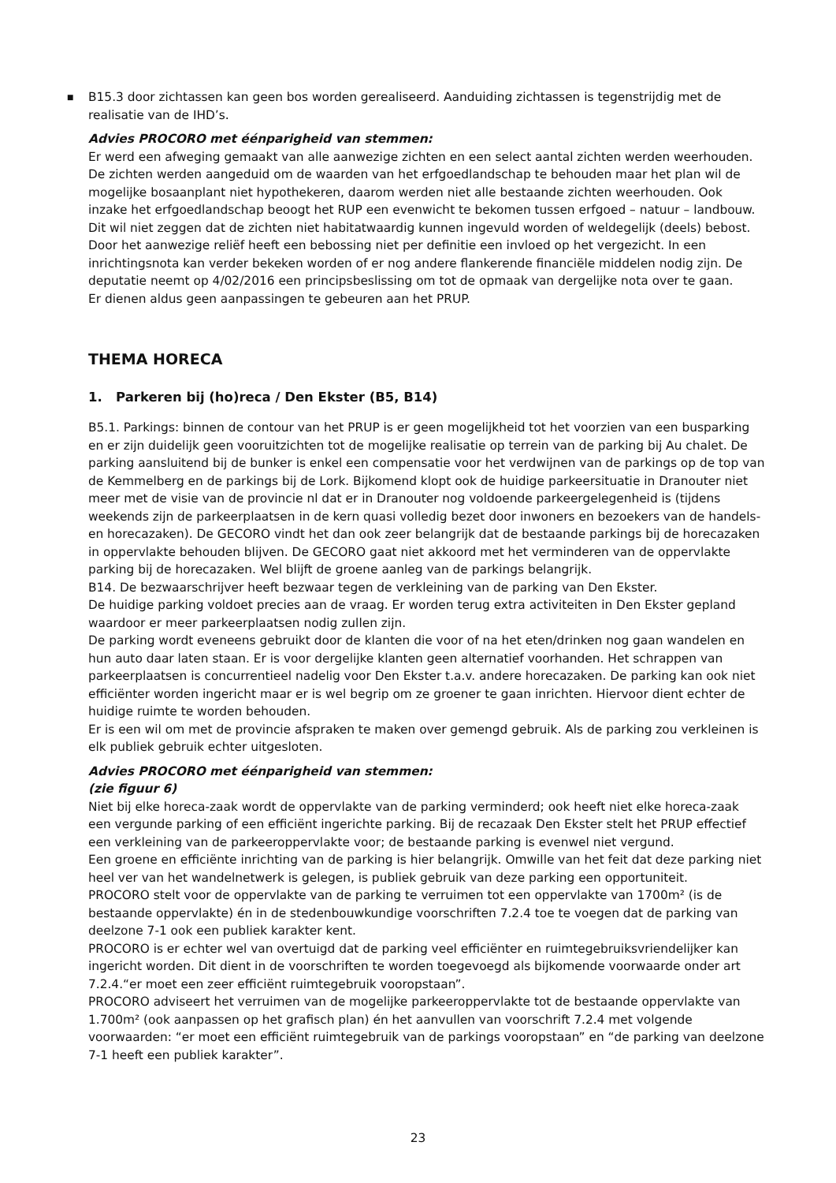■
B15.3 door zichtassen kan geen bos worden gerealiseerd. Aanduiding zichtassen is tegenstrijdig met de realisatie van de IHD’s.
Advies PROCORO met éénparigheid van stemmen:
Er werd een afweging gemaakt van alle aanwezige zichten en een select aantal zichten werden weerhouden. De zichten werden aangeduid om de waarden van het erfgoedlandschap te behouden maar het plan wil de mogelijke bosaanplant niet hypothekeren, daarom werden niet alle bestaande zichten weerhouden. Ook inzake het erfgoedlandschap beoogt het RUP een evenwicht te bekomen tussen erfgoed – natuur – landbouw. Dit wil niet zeggen dat de zichten niet habitatwaardig kunnen ingevuld worden of weldegelijk (deels) bebost. Door het aanwezige reliëf heeft een bebossing niet per definitie een invloed op het vergezicht. In een inrichtingsnota kan verder bekeken worden of er nog andere flankerende financiële middelen nodig zijn. De deputatie neemt op 4/02/2016 een principsbeslissing om tot de opmaak van dergelijke nota over te gaan.
Er dienen aldus geen aanpassingen te gebeuren aan het PRUP.
THEMA HORECA
1. Parkeren bij (ho)reca / Den Ekster (B5, B14)
B5.1. Parkings: binnen de contour van het PRUP is er geen mogelijkheid tot het voorzien van een busparking en er zijn duidelijk geen vooruitzichten tot de mogelijke realisatie op terrein van de parking bij Au chalet. De parking aansluitend bij de bunker is enkel een compensatie voor het verdwijnen van de parkings op de top van de Kemmelberg en de parkings bij de Lork. Bijkomend klopt ook de huidige parkeersituatie in Dranouter niet meer met de visie van de provincie nl dat er in Dranouter nog voldoende parkeergelegenheid is (tijdens weekends zijn de parkeerplaatsen in de kern quasi volledig bezet door inwoners en bezoekers van de handels- en horecazaken). De GECORO vindt het dan ook zeer belangrijk dat de bestaande parkings bij de horecazaken in oppervlakte behouden blijven. De GECORO gaat niet akkoord met het verminderen van de oppervlakte parking bij de horecazaken. Wel blijft de groene aanleg van de parkings belangrijk.
B14. De bezwaarschrijver heeft bezwaar tegen de verkleining van de parking van Den Ekster.
De huidige parking voldoet precies aan de vraag. Er worden terug extra activiteiten in Den Ekster gepland waardoor er meer parkeerplaatsen nodig zullen zijn.
De parking wordt eveneens gebruikt door de klanten die voor of na het eten/drinken nog gaan wandelen en hun auto daar laten staan. Er is voor dergelijke klanten geen alternatief voorhanden. Het schrappen van parkeerplaatsen is concurrentieel nadelig voor Den Ekster t.a.v. andere horecazaken. De parking kan ook niet efficiënter worden ingericht maar er is wel begrip om ze groener te gaan inrichten. Hiervoor dient echter de huidige ruimte te worden behouden.
Er is een wil om met de provincie afspraken te maken over gemengd gebruik. Als de parking zou verkleinen is elk publiek gebruik echter uitgesloten.
Advies PROCORO met éénparigheid van stemmen:
(zie figuur 6)
Niet bij elke horeca-zaak wordt de oppervlakte van de parking verminderd; ook heeft niet elke horeca-zaak een vergunde parking of een efficiënt ingerichte parking. Bij de recazaak Den Ekster stelt het PRUP effectief een verkleining van de parkeeroppervlakte voor; de bestaande parking is evenwel niet vergund.
Een groene en efficiënte inrichting van de parking is hier belangrijk. Omwille van het feit dat deze parking niet heel ver van het wandelnetwerk is gelegen, is publiek gebruik van deze parking een opportuniteit.
PROCORO stelt voor de oppervlakte van de parking te verruimen tot een oppervlakte van 1700m² (is de bestaande oppervlakte) én in de stedenbouwkundige voorschriften 7.2.4 toe te voegen dat de parking van deelzone 7-1 ook een publiek karakter kent.
PROCORO is er echter wel van overtuigd dat de parking veel efficiënter en ruimtegebruiksvriendelijker kan ingericht worden. Dit dient in de voorschriften te worden toegevoegd als bijkomende voorwaarde onder art 7.2.4.“er moet een zeer efficiënt ruimtegebruik vooropstaan”.
PROCORO adviseert het verruimen van de mogelijke parkeeroppervlakte tot de bestaande oppervlakte van 1.700m² (ook aanpassen op het grafisch plan) én het aanvullen van voorschrift 7.2.4 met volgende voorwaarden: “er moet een efficiënt ruimtegebruik van de parkings vooropstaan” en “de parking van deelzone 7-1 heeft een publiek karakter”.
23